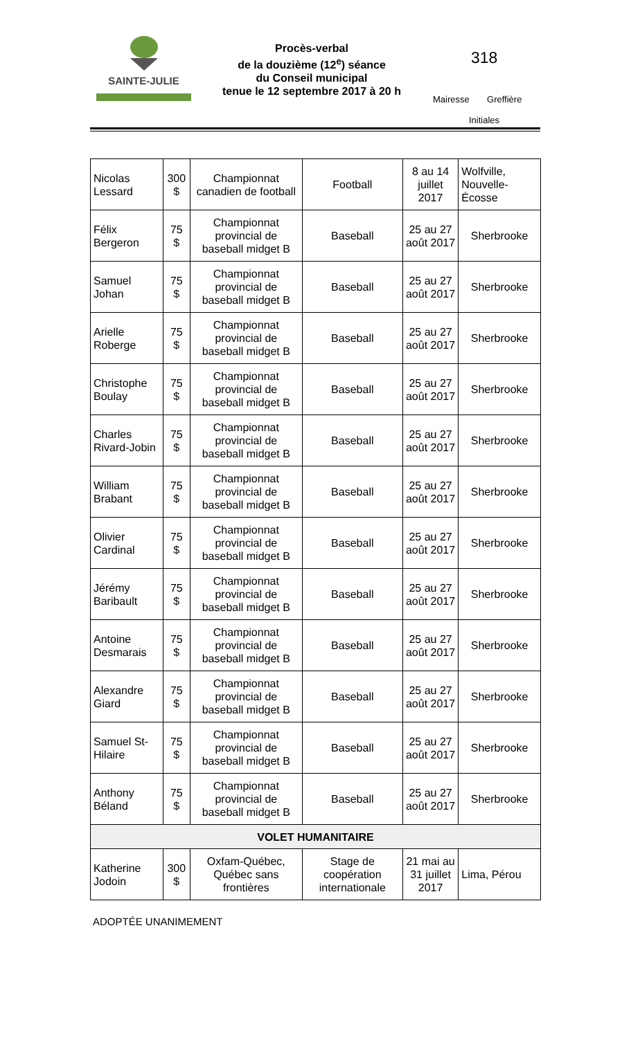SAINTE-JULIE
Procès-verbal
de la douzième (12<sup>e</sup>) séance
du Conseil municipal
tenue le 12 septembre 2017 à 20 h
318
Mairesse Greffière
Initiales
| Nicolas Lessard | 300 $ | Championnat canadien de football | Football | 8 au 14 juillet 2017 | Wolfville, Nouvelle-Écosse |
| Félix Bergeron | 75 $ | Championnat provincial de baseball midget B | Baseball | 25 au 27 août 2017 | Sherbrooke |
| Samuel Johan | 75 $ | Championnat provincial de baseball midget B | Baseball | 25 au 27 août 2017 | Sherbrooke |
| Arielle Roberge | 75 $ | Championnat provincial de baseball midget B | Baseball | 25 au 27 août 2017 | Sherbrooke |
| Christophe Boulay | 75 $ | Championnat provincial de baseball midget B | Baseball | 25 au 27 août 2017 | Sherbrooke |
| Charles Rivard-Jobin | 75 $ | Championnat provincial de baseball midget B | Baseball | 25 au 27 août 2017 | Sherbrooke |
| William Brabant | 75 $ | Championnat provincial de baseball midget B | Baseball | 25 au 27 août 2017 | Sherbrooke |
| Olivier Cardinal | 75 $ | Championnat provincial de baseball midget B | Baseball | 25 au 27 août 2017 | Sherbrooke |
| Jérémy Baribault | 75 $ | Championnat provincial de baseball midget B | Baseball | 25 au 27 août 2017 | Sherbrooke |
| Antoine Desmarais | 75 $ | Championnat provincial de baseball midget B | Baseball | 25 au 27 août 2017 | Sherbrooke |
| Alexandre Giard | 75 $ | Championnat provincial de baseball midget B | Baseball | 25 au 27 août 2017 | Sherbrooke |
| Samuel St-Hilaire | 75 $ | Championnat provincial de baseball midget B | Baseball | 25 au 27 août 2017 | Sherbrooke |
| Anthony Béland | 75 $ | Championnat provincial de baseball midget B | Baseball | 25 au 27 août 2017 | Sherbrooke |
| VOLET HUMANITAIRE | | | | | |
| Katherine Jodoin | 300 $ | Oxfam-Québec, Québec sans frontières | Stage de coopération internationale | 21 mai au 31 juillet 2017 | Lima, Pérou |
ADOPTÉE UNANIMEMENT